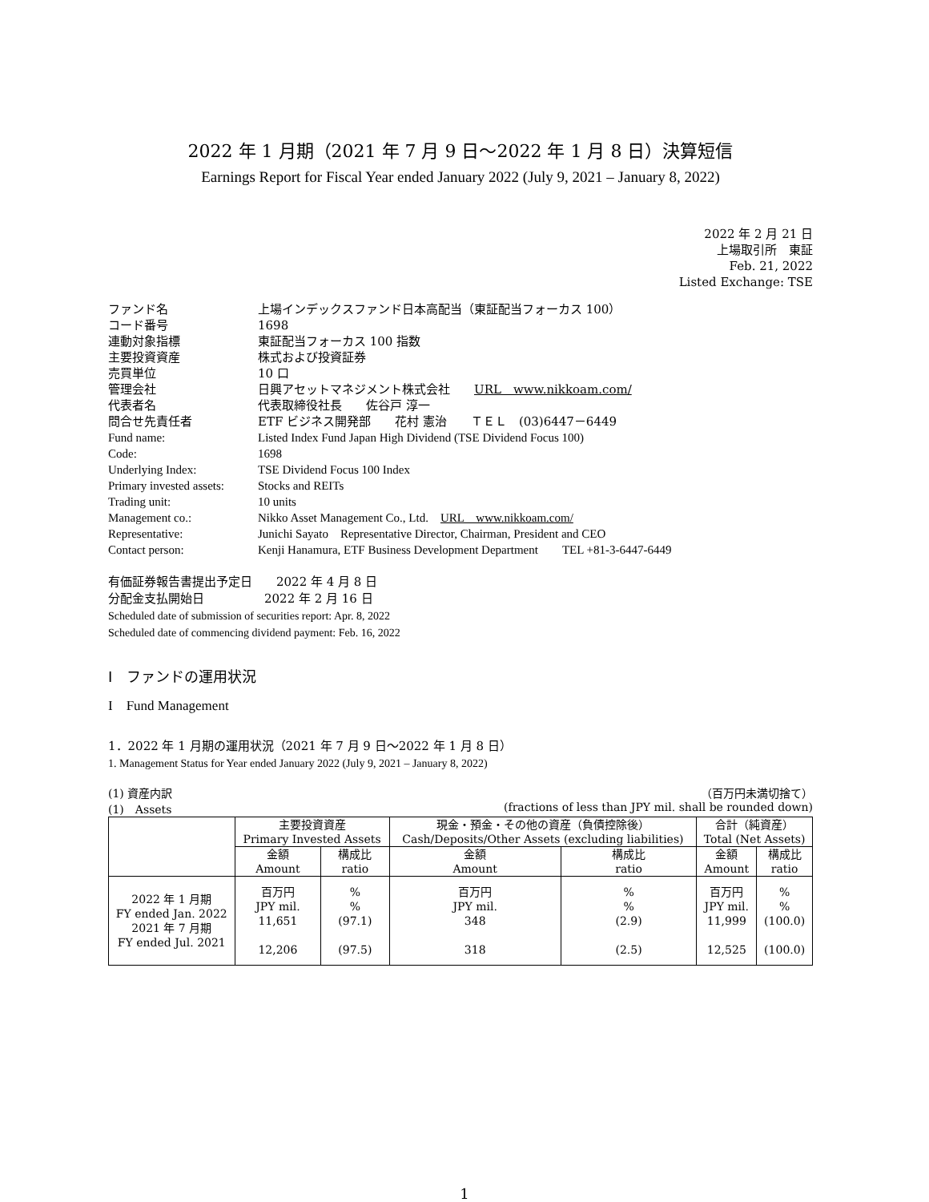2022 年 1 月期（2021 年 7 月 9 日～2022 年 1 月 8 日）決算短信
Earnings Report for Fiscal Year ended January 2022 (July 9, 2021 – January 8, 2022)
2022 年 2 月 21 日
上場取引所　東証
Feb. 21, 2022
Listed Exchange: TSE
| ファンド名 | 上場インデックスファンド日本高配当（東証配当フォーカス 100） |
| コード番号 | 1698 |
| 連動対象指標 | 東証配当フォーカス 100 指数 |
| 主要投資資産 | 株式および投資証券 |
| 売買単位 | 10 口 |
| 管理会社 | 日興アセットマネジメント株式会社 URL www.nikkoam.com/ |
| 代表者名 | 代表取締役社長 佐谷戸 淳一 |
| 問合せ先責任者 | ETF ビジネス開発部 花村 憲治 ＴＥＬ (03)6447－6449 |
| Fund name: | Listed Index Fund Japan High Dividend (TSE Dividend Focus 100) |
| Code: | 1698 |
| Underlying Index: | TSE Dividend Focus 100 Index |
| Primary invested assets: | Stocks and REITs |
| Trading unit: | 10 units |
| Management co.: | Nikko Asset Management Co., Ltd. URL www.nikkoam.com/ |
| Representative: | Junichi Sayato Representative Director, Chairman, President and CEO |
| Contact person: | Kenji Hanamura, ETF Business Development Department TEL +81-3-6447-6449 |
有価証券報告書提出予定日　　2022 年 4 月 8 日
分配金支払開始日　　　　　2022 年 2 月 16 日
Scheduled date of submission of securities report: Apr. 8, 2022
Scheduled date of commencing dividend payment: Feb. 16, 2022
Ⅰ　ファンドの運用状況
I　Fund Management
1．2022 年 1 月期の運用状況（2021 年 7 月 9 日～2022 年 1 月 8 日）
1. Management Status for Year ended January 2022 (July 9, 2021 – January 8, 2022)
(1) 資産内訳
(1)　Assets （百万円未満切捨て）
(fractions of less than JPY mil. shall be rounded down)
| | 主要投資資産 Primary Invested Assets | | 現金・預金・その他の資産（負債控除後） Cash/Deposits/Other Assets (excluding liabilities) | | 合計（純資産） Total (Net Assets) | |
| | 金額 Amount | 構成比 ratio | 金額 Amount | 構成比 ratio | 金額 Amount | 構成比 ratio |
| 2022 年 1 月期 FY ended Jan. 2022 2021 年 7 月期 FY ended Jul. 2021 | 百万円 JPY mil. 11,651 12,206 | % % (97.1) (97.5) | 百万円 JPY mil. 348 318 | % % (2.9) (2.5) | 百万円 JPY mil. 11,999 12,525 | % % (100.0) (100.0) |
1